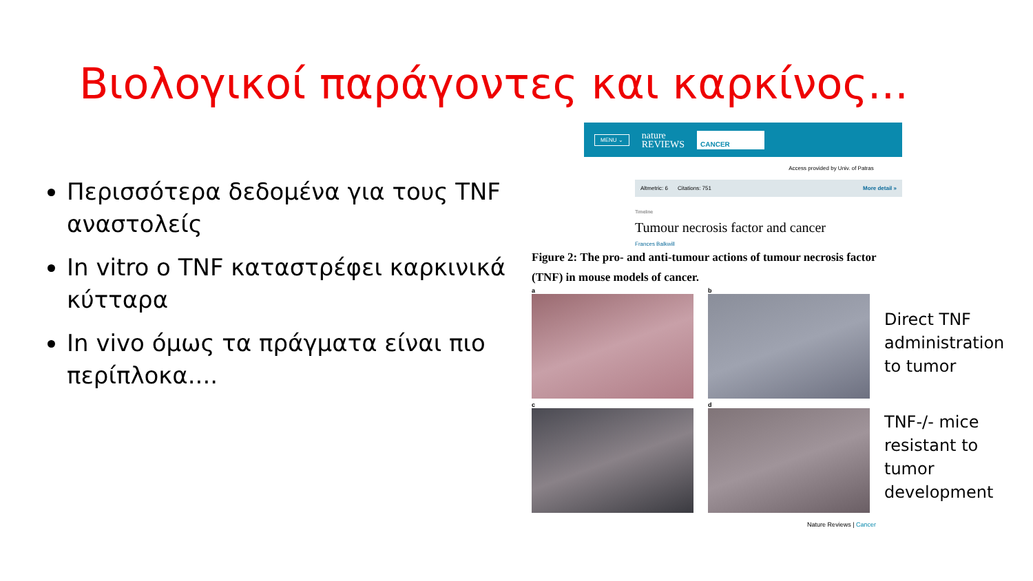Βιολογικοί παράγοντες και καρκίνος...
Περισσότερα δεδομένα για τους TNF αναστολείς
In vitro ο TNF καταστρέφει καρκινικά κύτταρα
In vivo όμως τα πράγματα είναι πιο περίπλοκα....
MENU ⌄ nature
REVIEWS CANCER
Access provided by Univ. of Patras
Altmetric: 6 Citations: 751 More detail »
Timeline
Tumour necrosis factor and cancer
Frances Balkwill
Figure 2: The pro- and anti-tumour actions of tumour necrosis factor (TNF) in mouse models of cancer.
a
b
Direct TNF administration to tumor
c
d
TNF-/- mice resistant to tumor development
Nature Reviews | Cancer